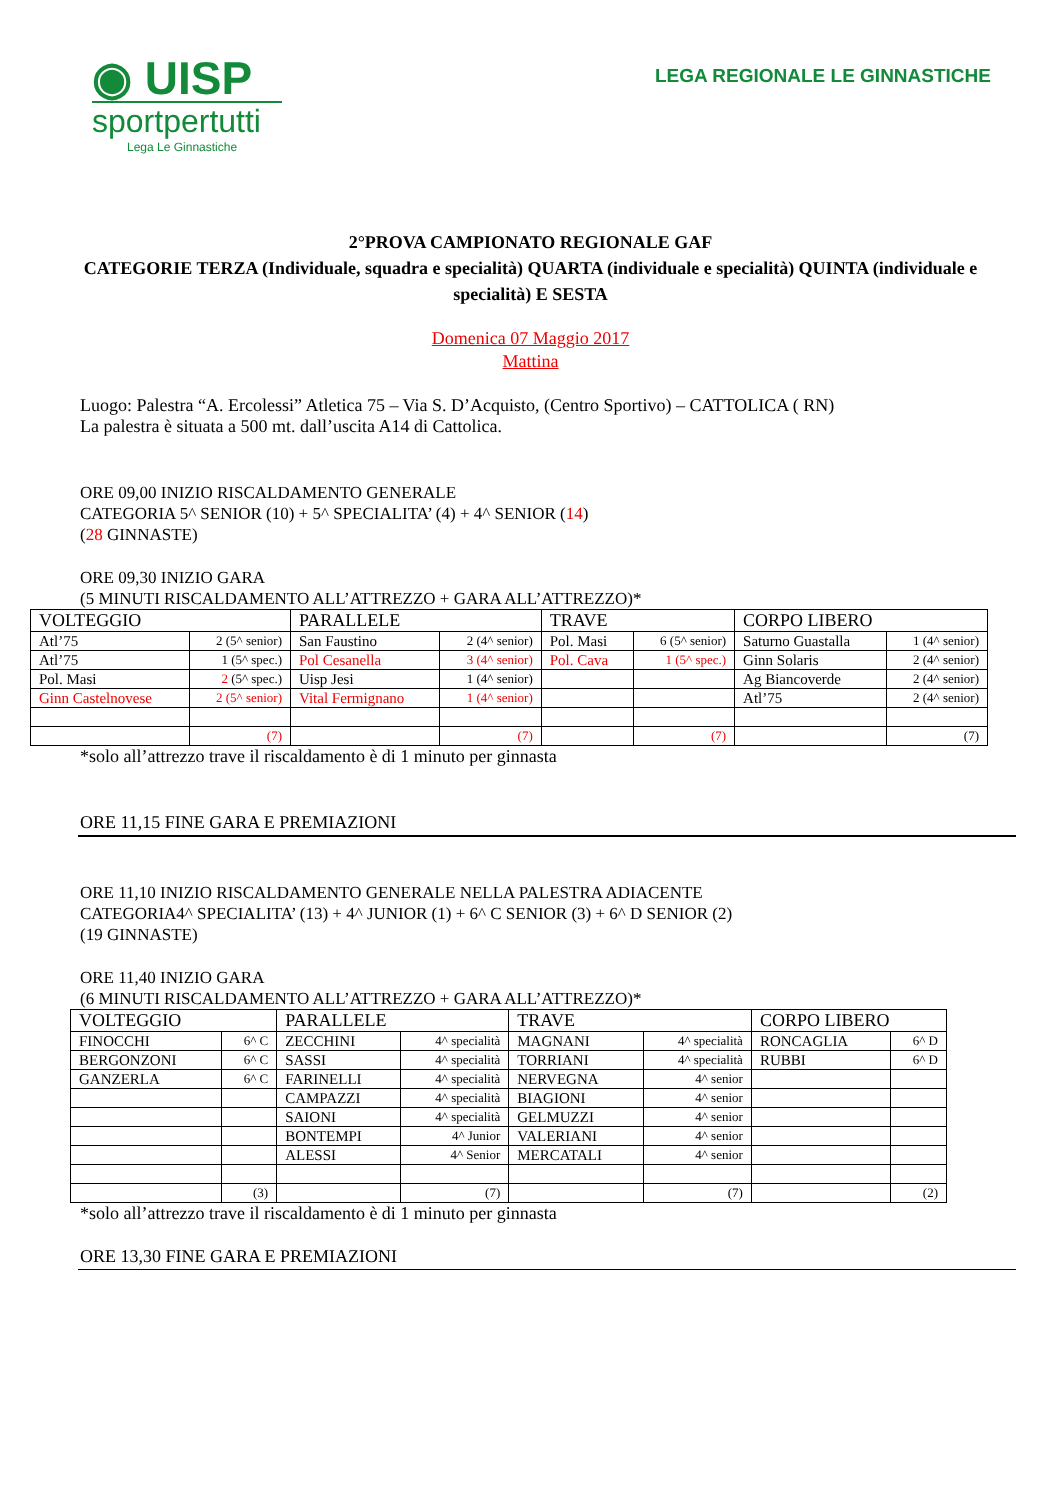◉ UISP
sportpertutti
Lega Le Ginnastiche
LEGA REGIONALE LE GINNASTICHE
2°PROVA CAMPIONATO REGIONALE GAF
CATEGORIE TERZA (Individuale, squadra e specialità) QUARTA (individuale e specialità) QUINTA (individuale e specialità) E SESTA
Domenica 07 Maggio 2017
Mattina
Luogo: Palestra “A. Ercolessi” Atletica 75 – Via S. D’Acquisto, (Centro Sportivo) – CATTOLICA ( RN)
La palestra è situata a 500 mt. dall’uscita A14 di Cattolica.
ORE 09,00 INIZIO RISCALDAMENTO GENERALE
CATEGORIA 5^ SENIOR (10) + 5^ SPECIALITA’ (4) + 4^ SENIOR (14)
(28 GINNASTE)
ORE 09,30 INIZIO GARA
(5 MINUTI RISCALDAMENTO ALL’ATTREZZO + GARA ALL’ATTREZZO)*
| VOLTEGGIO | | PARALLELE | | TRAVE | | CORPO LIBERO | |
| Atl’75 | 2 (5^ senior) | San Faustino | 2 (4^ senior) | Pol. Masi | 6 (5^ senior) | Saturno Guastalla | 1 (4^ senior) |
| Atl’75 | 1 (5^ spec.) | Pol Cesanella | 3 (4^ senior) | Pol. Cava | 1 (5^ spec.) | Ginn Solaris | 2 (4^ senior) |
| Pol. Masi | 2 (5^ spec.) | Uisp Jesi | 1 (4^ senior) | | | Ag Biancoverde | 2 (4^ senior) |
| Ginn Castelnovese | 2 (5^ senior) | Vital Fermignano | 1 (4^ senior) | | | Atl’75 | 2 (4^ senior) |
| | (7) | | (7) | | (7) | | (7) |
*solo all’attrezzo trave il riscaldamento è di 1 minuto per ginnasta
ORE 11,15 FINE GARA E PREMIAZIONI
ORE 11,10 INIZIO RISCALDAMENTO GENERALE NELLA PALESTRA ADIACENTE
CATEGORIA4^ SPECIALITA’ (13) + 4^ JUNIOR (1) + 6^ C SENIOR (3) + 6^ D SENIOR (2)
(19 GINNASTE)
ORE 11,40 INIZIO GARA
(6 MINUTI RISCALDAMENTO ALL’ATTREZZO + GARA ALL’ATTREZZO)*
| VOLTEGGIO | | PARALLELE | | TRAVE | | CORPO LIBERO | |
| FINOCCHI | 6^ C | ZECCHINI | 4^ specialità | MAGNANI | 4^ specialità | RONCAGLIA | 6^ D |
| BERGONZONI | 6^ C | SASSI | 4^ specialità | TORRIANI | 4^ specialità | RUBBI | 6^ D |
| GANZERLA | 6^ C | FARINELLI | 4^ specialità | NERVEGNA | 4^ senior | | |
| | | CAMPAZZI | 4^ specialità | BIAGIONI | 4^ senior | | |
| | | SAIONI | 4^ specialità | GELMUZZI | 4^ senior | | |
| | | BONTEMPI | 4^ Junior | VALERIANI | 4^ senior | | |
| | | ALESSI | 4^ Senior | MERCATALI | 4^ senior | | |
| | (3) | | (7) | | (7) | | (2) |
*solo all’attrezzo trave il riscaldamento è di 1 minuto per ginnasta
ORE 13,30 FINE GARA E PREMIAZIONI